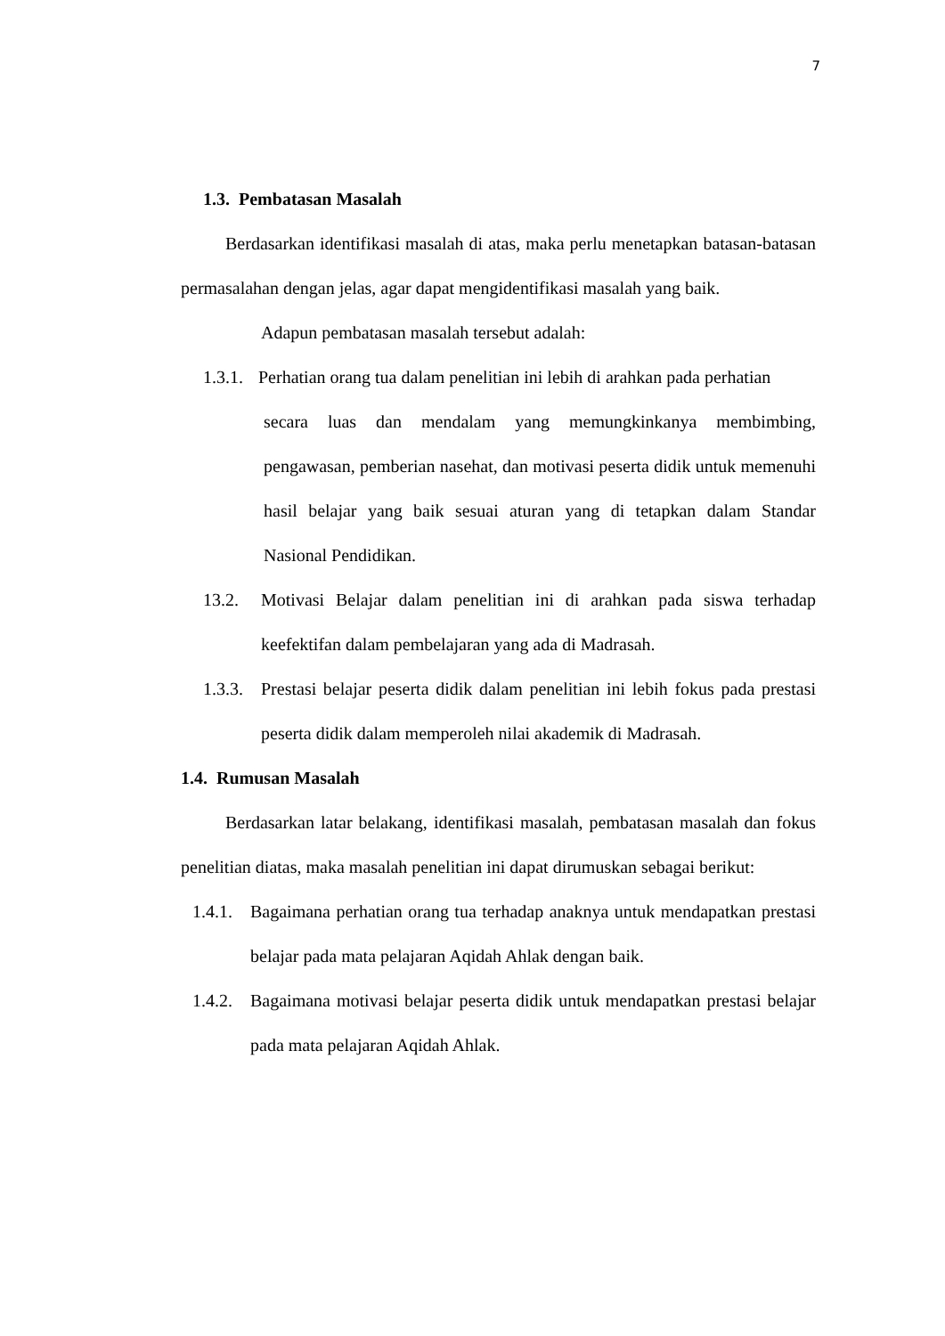7
1.3. Pembatasan Masalah
Berdasarkan identifikasi masalah di atas, maka perlu menetapkan batasan-batasan permasalahan dengan jelas, agar dapat mengidentifikasi masalah yang baik.
Adapun pembatasan masalah tersebut adalah:
1.3.1. Perhatian orang tua dalam penelitian ini lebih di arahkan pada perhatian
secara luas dan mendalam yang memungkinkanya membimbing, pengawasan, pemberian nasehat, dan motivasi peserta didik untuk memenuhi hasil belajar yang baik sesuai aturan yang di tetapkan dalam Standar Nasional Pendidikan.
13.2. Motivasi Belajar dalam penelitian ini di arahkan pada siswa terhadap keefektifan dalam pembelajaran yang ada di Madrasah.
1.3.3. Prestasi belajar peserta didik dalam penelitian ini lebih fokus pada prestasi peserta didik dalam memperoleh nilai akademik di Madrasah.
1.4. Rumusan Masalah
Berdasarkan latar belakang, identifikasi masalah, pembatasan masalah dan fokus penelitian diatas, maka masalah penelitian ini dapat dirumuskan sebagai berikut:
1.4.1. Bagaimana perhatian orang tua terhadap anaknya untuk mendapatkan prestasi belajar pada mata pelajaran Aqidah Ahlak dengan baik.
1.4.2. Bagaimana motivasi belajar peserta didik untuk mendapatkan prestasi belajar pada mata pelajaran Aqidah Ahlak.